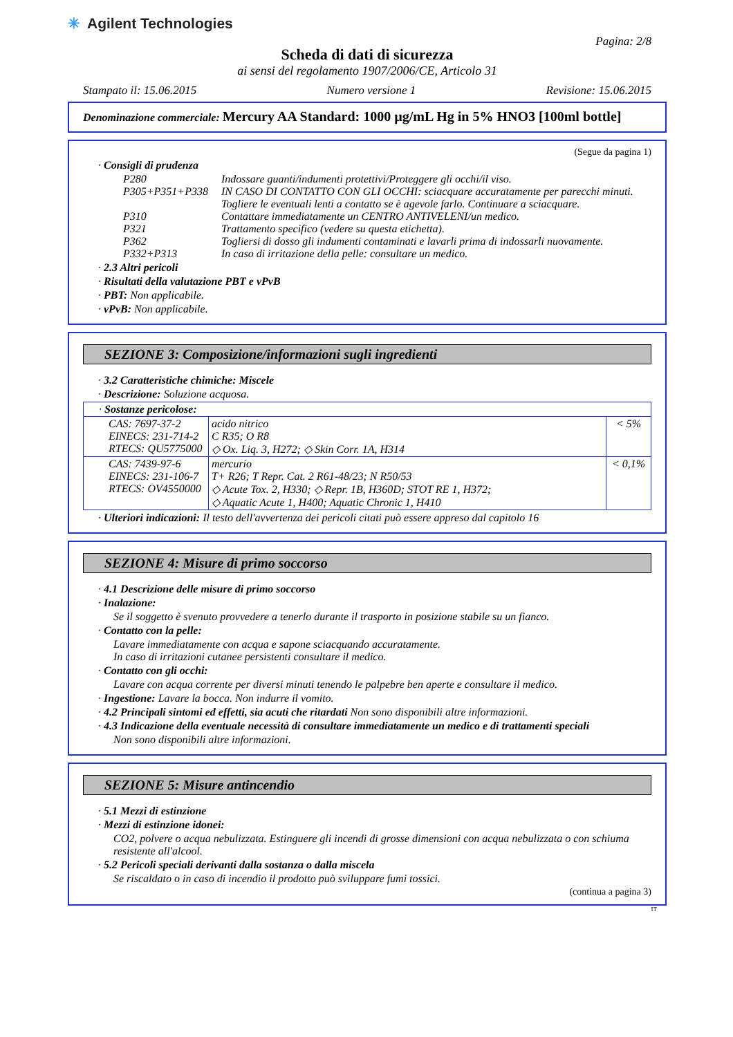✳ Agilent Technologies
Pagina: 2/8
Scheda di dati di sicurezza
ai sensi del regolamento 1907/2006/CE, Articolo 31
Stampato il: 15.06.2015 Numero versione 1 Revisione: 15.06.2015
Denominazione commerciale: Mercury AA Standard: 1000 µg/mL Hg in 5% HNO3 [100ml bottle]
(Segue da pagina 1)
· Consigli di prudenza
P280 Indossare guanti/indumenti protettivi/Proteggere gli occhi/il viso. P305+P351+P338 IN CASO DI CONTATTO CON GLI OCCHI: sciacquare accuratamente per parecchi minuti. Togliere le eventuali lenti a contatto se è agevole farlo. Continuare a sciacquare. P310 Contattare immediatamente un CENTRO ANTIVELENI/un medico. P321 Trattamento specifico (vedere su questa etichetta). P362 Togliersi di dosso gli indumenti contaminati e lavarli prima di indossarli nuovamente. P332+P313 In caso di irritazione della pelle: consultare un medico.
· 2.3 Altri pericoli
· Risultati della valutazione PBT e vPvB
· PBT: Non applicabile.
· vPvB: Non applicabile.
SEZIONE 3: Composizione/informazioni sugli ingredienti
· 3.2 Caratteristiche chimiche: Miscele
· Descrizione: Soluzione acquosa.
| · Sostanze pericolose: | | |
| CAS: 7697-37-2 EINECS: 231-714-2 RTECS: QU5775000 | acido nitrico C R35; O R8 ◇ Ox. Liq. 3, H272; ◇ Skin Corr. 1A, H314 | < 5% |
| CAS: 7439-97-6 EINECS: 231-106-7 RTECS: OV4550000 | mercurio T+ R26; T Repr. Cat. 2 R61-48/23; N R50/53 ◇ Acute Tox. 2, H330; ◇ Repr. 1B, H360D; STOT RE 1, H372; ◇ Aquatic Acute 1, H400; Aquatic Chronic 1, H410 | < 0,1% |
· Ulteriori indicazioni: Il testo dell'avvertenza dei pericoli citati può essere appreso dal capitolo 16
SEZIONE 4: Misure di primo soccorso
· 4.1 Descrizione delle misure di primo soccorso
· Inalazione:
Se il soggetto è svenuto provvedere a tenerlo durante il trasporto in posizione stabile su un fianco.
· Contatto con la pelle:
Lavare immediatamente con acqua e sapone sciacquando accuratamente.
In caso di irritazioni cutanee persistenti consultare il medico.
· Contatto con gli occhi:
Lavare con acqua corrente per diversi minuti tenendo le palpebre ben aperte e consultare il medico.
· Ingestione: Lavare la bocca. Non indurre il vomito.
· 4.2 Principali sintomi ed effetti, sia acuti che ritardati Non sono disponibili altre informazioni.
· 4.3 Indicazione della eventuale necessità di consultare immediatamente un medico e di trattamenti speciali
Non sono disponibili altre informazioni.
SEZIONE 5: Misure antincendio
· 5.1 Mezzi di estinzione
· Mezzi di estinzione idonei:
CO2, polvere o acqua nebulizzata. Estinguere gli incendi di grosse dimensioni con acqua nebulizzata o con schiuma resistente all'alcool.
· 5.2 Pericoli speciali derivanti dalla sostanza o dalla miscela
Se riscaldato o in caso di incendio il prodotto può sviluppare fumi tossici.
(continua a pagina 3)
IT